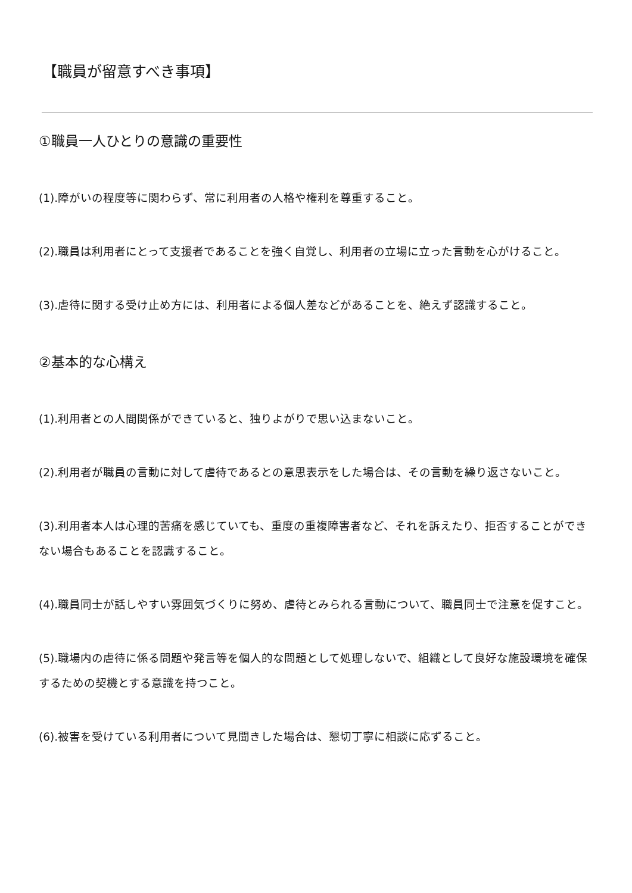【職員が留意すべき事項】
①職員一人ひとりの意識の重要性
(1).障がいの程度等に関わらず、常に利用者の人格や権利を尊重すること。
(2).職員は利用者にとって支援者であることを強く自覚し、利用者の立場に立った言動を心がけること。
(3).虐待に関する受け止め方には、利用者による個人差などがあることを、絶えず認識すること。
②基本的な心構え
(1).利用者との人間関係ができていると、独りよがりで思い込まないこと。
(2).利用者が職員の言動に対して虐待であるとの意思表示をした場合は、その言動を繰り返さないこと。
(3).利用者本人は心理的苦痛を感じていても、重度の重複障害者など、それを訴えたり、拒否することができない場合もあることを認識すること。
(4).職員同士が話しやすい雰囲気づくりに努め、虐待とみられる言動について、職員同士で注意を促すこと。
(5).職場内の虐待に係る問題や発言等を個人的な問題として処理しないで、組織として良好な施設環境を確保するための契機とする意識を持つこと。
(6).被害を受けている利用者について見聞きした場合は、懇切丁寧に相談に応ずること。